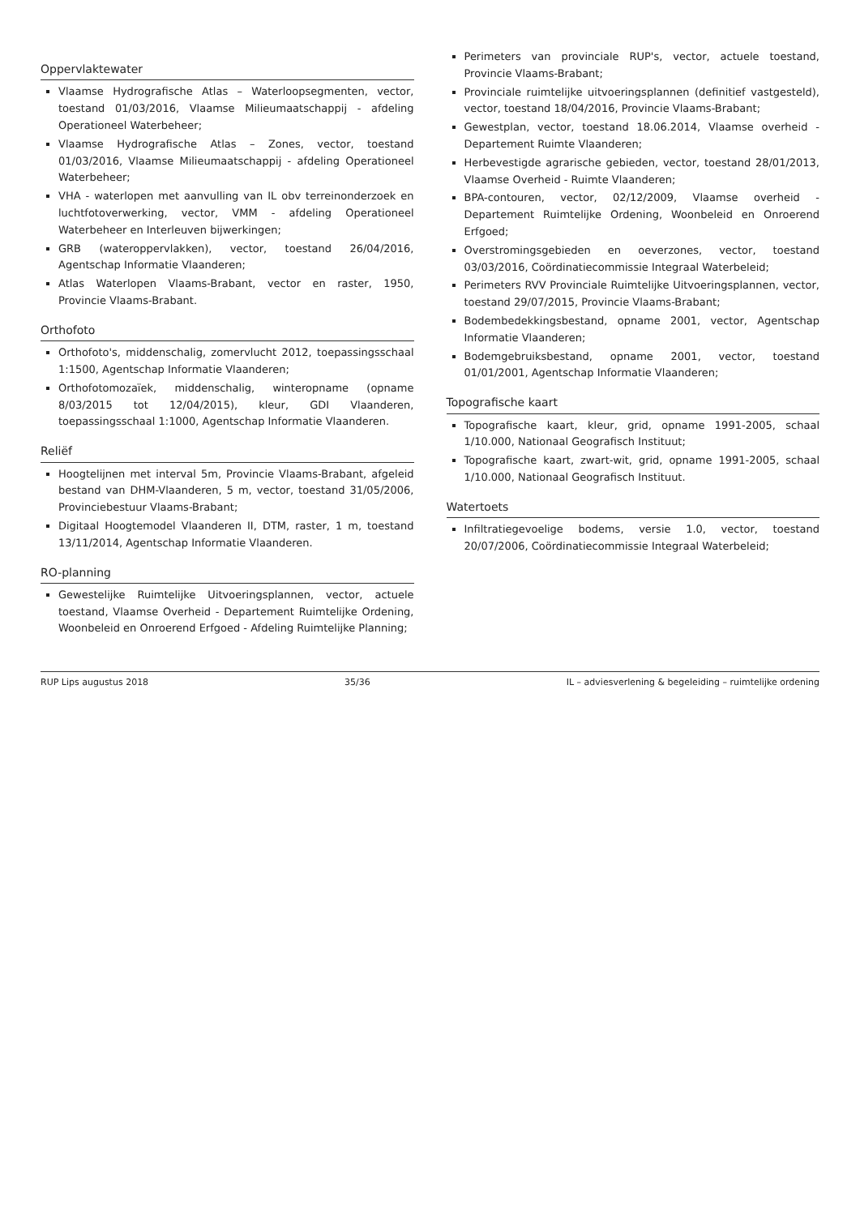Oppervlaktewater
Vlaamse Hydrografische Atlas – Waterloopsegmenten, vector, toestand 01/03/2016, Vlaamse Milieumaatschappij - afdeling Operationeel Waterbeheer;
Vlaamse Hydrografische Atlas – Zones, vector, toestand 01/03/2016, Vlaamse Milieumaatschappij - afdeling Operationeel Waterbeheer;
VHA - waterlopen met aanvulling van IL obv terreinonderzoek en luchtfotoverwerking, vector, VMM - afdeling Operationeel Waterbeheer en Interleuven bijwerkingen;
GRB (wateroppervlakken), vector, toestand 26/04/2016, Agentschap Informatie Vlaanderen;
Atlas Waterlopen Vlaams-Brabant, vector en raster, 1950, Provincie Vlaams-Brabant.
Orthofoto
Orthofoto's, middenschalig, zomervlucht 2012, toepassingsschaal 1:1500, Agentschap Informatie Vlaanderen;
Orthofotomozaïek, middenschalig, winteropname (opname 8/03/2015 tot 12/04/2015), kleur, GDI Vlaanderen, toepassingsschaal 1:1000, Agentschap Informatie Vlaanderen.
Reliëf
Hoogtelijnen met interval 5m, Provincie Vlaams-Brabant, afgeleid bestand van DHM-Vlaanderen, 5 m, vector, toestand 31/05/2006, Provinciebestuur Vlaams-Brabant;
Digitaal Hoogtemodel Vlaanderen II, DTM, raster, 1 m, toestand 13/11/2014, Agentschap Informatie Vlaanderen.
RO-planning
Gewestelijke Ruimtelijke Uitvoeringsplannen, vector, actuele toestand, Vlaamse Overheid - Departement Ruimtelijke Ordening, Woonbeleid en Onroerend Erfgoed - Afdeling Ruimtelijke Planning;
Perimeters van provinciale RUP's, vector, actuele toestand, Provincie Vlaams-Brabant;
Provinciale ruimtelijke uitvoeringsplannen (definitief vastgesteld), vector, toestand 18/04/2016, Provincie Vlaams-Brabant;
Gewestplan, vector, toestand 18.06.2014, Vlaamse overheid - Departement Ruimte Vlaanderen;
Herbevestigde agrarische gebieden, vector, toestand 28/01/2013, Vlaamse Overheid - Ruimte Vlaanderen;
BPA-contouren, vector, 02/12/2009, Vlaamse overheid - Departement Ruimtelijke Ordening, Woonbeleid en Onroerend Erfgoed;
Overstromingsgebieden en oeverzones, vector, toestand 03/03/2016, Coördinatiecommissie Integraal Waterbeleid;
Perimeters RVV Provinciale Ruimtelijke Uitvoeringsplannen, vector, toestand 29/07/2015, Provincie Vlaams-Brabant;
Bodembedekkingsbestand, opname 2001, vector, Agentschap Informatie Vlaanderen;
Bodemgebruiksbestand, opname 2001, vector, toestand 01/01/2001, Agentschap Informatie Vlaanderen;
Topografische kaart
Topografische kaart, kleur, grid, opname 1991-2005, schaal 1/10.000, Nationaal Geografisch Instituut;
Topografische kaart, zwart-wit, grid, opname 1991-2005, schaal 1/10.000, Nationaal Geografisch Instituut.
Watertoets
Infiltratiegevoelige bodems, versie 1.0, vector, toestand 20/07/2006, Coördinatiecommissie Integraal Waterbeleid;
RUP Lips augustus 2018 35/36 IL – adviesverlening & begeleiding – ruimtelijke ordening